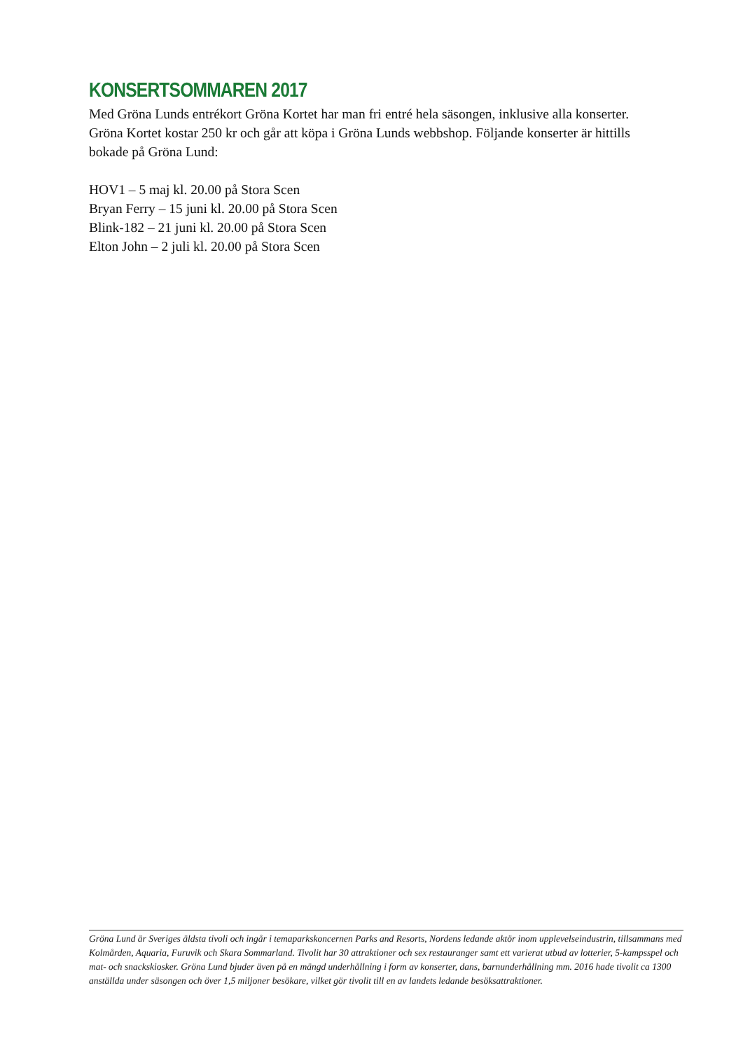KONSERTSOMMAREN 2017
Med Gröna Lunds entrékort Gröna Kortet har man fri entré hela säsongen, inklusive alla konserter. Gröna Kortet kostar 250 kr och går att köpa i Gröna Lunds webbshop. Följande konserter är hittills bokade på Gröna Lund:
HOV1 – 5 maj kl. 20.00 på Stora Scen
Bryan Ferry – 15 juni kl. 20.00 på Stora Scen
Blink-182 – 21 juni kl. 20.00 på Stora Scen
Elton John – 2 juli kl. 20.00 på Stora Scen
Gröna Lund är Sveriges äldsta tivoli och ingår i temaparkskoncernen Parks and Resorts, Nordens ledande aktör inom upplevelseindustrin, tillsammans med Kolmården, Aquaria, Furuvik och Skara Sommarland. Tivolit har 30 attraktioner och sex restauranger samt ett varierat utbud av lotterier, 5-kampsspel och mat- och snackskiosker. Gröna Lund bjuder även på en mängd underhållning i form av konserter, dans, barnunderhållning mm. 2016 hade tivolit ca 1300 anställda under säsongen och över 1,5 miljoner besökare, vilket gör tivolit till en av landets ledande besöksattraktioner.